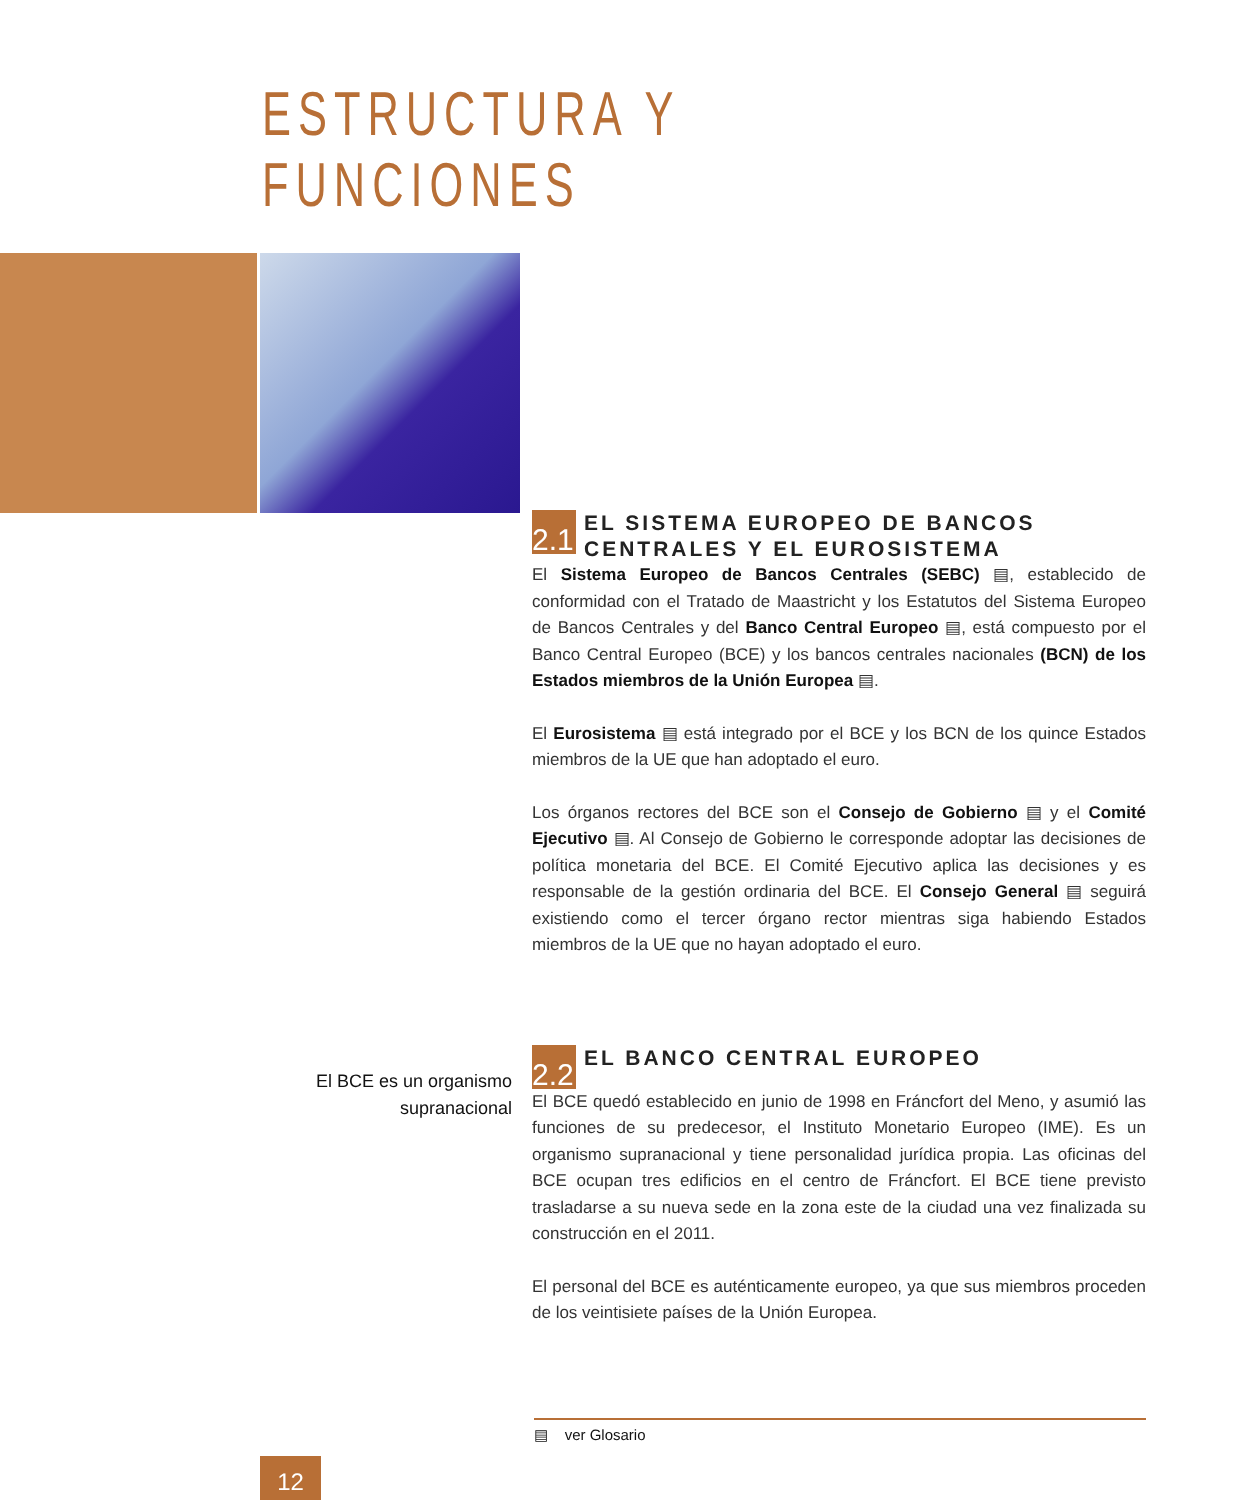ESTRUCTURA Y FUNCIONES
2.1
EL SISTEMA EUROPEO DE BANCOS CENTRALES Y EL EUROSISTEMA
El Sistema Europeo de Bancos Centrales (SEBC) ▤, establecido de conformidad con el Tratado de Maastricht y los Estatutos del Sistema Europeo de Bancos Centrales y del Banco Central Europeo ▤, está compuesto por el Banco Central Europeo (BCE) y los bancos centrales nacionales (BCN) de los Estados miembros de la Unión Europea ▤.
El Eurosistema ▤ está integrado por el BCE y los BCN de los quince Estados miembros de la UE que han adoptado el euro.
Los órganos rectores del BCE son el Consejo de Gobierno ▤ y el Comité Ejecutivo ▤. Al Consejo de Gobierno le corresponde adoptar las decisiones de política monetaria del BCE. El Comité Ejecutivo aplica las decisiones y es responsable de la gestión ordinaria del BCE. El Consejo General ▤ seguirá existiendo como el tercer órgano rector mientras siga habiendo Estados miembros de la UE que no hayan adoptado el euro.
2.2
EL BANCO CENTRAL EUROPEO
El BCE quedó establecido en junio de 1998 en Fráncfort del Meno, y asumió las funciones de su predecesor, el Instituto Monetario Europeo (IME). Es un organismo supranacional y tiene personalidad jurídica propia. Las oficinas del BCE ocupan tres edificios en el centro de Fráncfort. El BCE tiene previsto trasladarse a su nueva sede en la zona este de la ciudad una vez finalizada su construcción en el 2011.
El personal del BCE es auténticamente europeo, ya que sus miembros proceden de los veintisiete países de la Unión Europea.
El BCE es un organismo supranacional
▤ ver Glosario
12